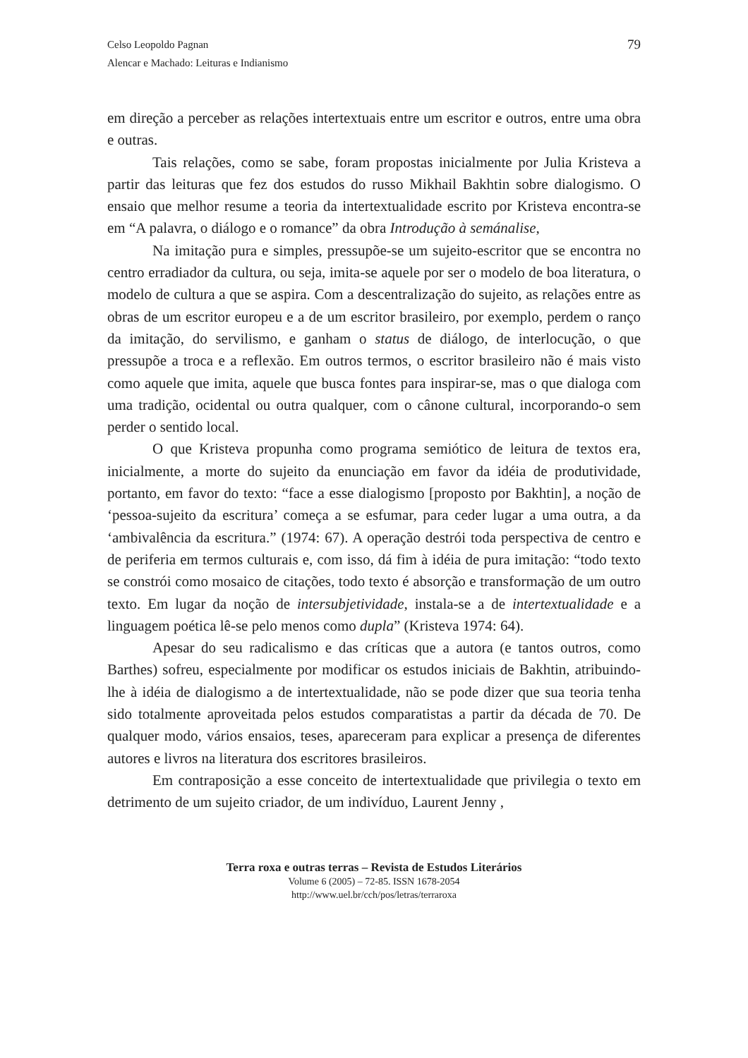Celso Leopoldo Pagnan
Alencar e Machado: Leituras e Indianismo
79
em direção a perceber as relações intertextuais entre um escritor e outros, entre uma obra e outras.
Tais relações, como se sabe, foram propostas inicialmente por Julia Kristeva a partir das leituras que fez dos estudos do russo Mikhail Bakhtin sobre dialogismo. O ensaio que melhor resume a teoria da intertextualidade escrito por Kristeva encontra-se em “A palavra, o diálogo e o romance” da obra Introdução à semánalise,
Na imitação pura e simples, pressupõe-se um sujeito-escritor que se encontra no centro erradiador da cultura, ou seja, imita-se aquele por ser o modelo de boa literatura, o modelo de cultura a que se aspira. Com a descentralização do sujeito, as relações entre as obras de um escritor europeu e a de um escritor brasileiro, por exemplo, perdem o ranço da imitação, do servilismo, e ganham o status de diálogo, de interlocução, o que pressupõe a troca e a reflexão. Em outros termos, o escritor brasileiro não é mais visto como aquele que imita, aquele que busca fontes para inspirar-se, mas o que dialoga com uma tradição, ocidental ou outra qualquer, com o cânone cultural, incorporando-o sem perder o sentido local.
O que Kristeva propunha como programa semiótico de leitura de textos era, inicialmente, a morte do sujeito da enunciação em favor da idéia de produtividade, portanto, em favor do texto: “face a esse dialogismo [proposto por Bakhtin], a noção de ‘pessoa-sujeito da escritura’ começa a se esfumar, para ceder lugar a uma outra, a da ‘ambivalência da escritura.” (1974: 67). A operação destrói toda perspectiva de centro e de periferia em termos culturais e, com isso, dá fim à idéia de pura imitação: “todo texto se constrói como mosaico de citações, todo texto é absorção e transformação de um outro texto. Em lugar da noção de intersubjetividade, instala-se a de intertextualidade e a linguagem poética lê-se pelo menos como dupla” (Kristeva 1974: 64).
Apesar do seu radicalismo e das críticas que a autora (e tantos outros, como Barthes) sofreu, especialmente por modificar os estudos iniciais de Bakhtin, atribuindo-lhe à idéia de dialogismo a de intertextualidade, não se pode dizer que sua teoria tenha sido totalmente aproveitada pelos estudos comparatistas a partir da década de 70. De qualquer modo, vários ensaios, teses, apareceram para explicar a presença de diferentes autores e livros na literatura dos escritores brasileiros.
Em contraposição a esse conceito de intertextualidade que privilegia o texto em detrimento de um sujeito criador, de um indivíduo, Laurent Jenny ,
Terra roxa e outras terras – Revista de Estudos Literários
Volume 6 (2005) – 72-85. ISSN 1678-2054
http://www.uel.br/cch/pos/letras/terraroxa